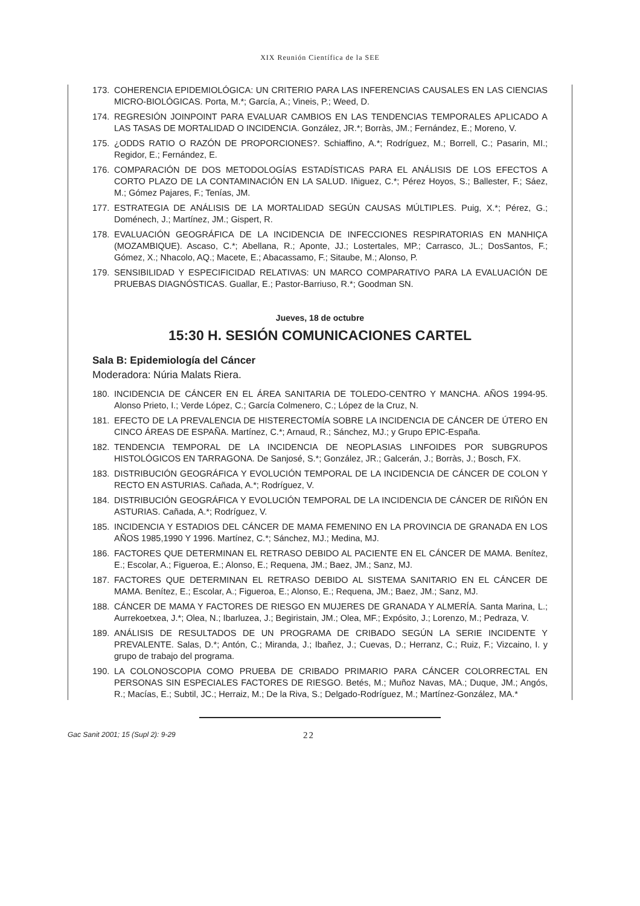XIX Reunión Científica de la SEE
173. COHERENCIA EPIDEMIOLÓGICA: UN CRITERIO PARA LAS INFERENCIAS CAUSALES EN LAS CIENCIAS MICRO-BIOLÓGICAS. Porta, M.*; García, A.; Vineis, P.; Weed, D.
174. REGRESIÓN JOINPOINT PARA EVALUAR CAMBIOS EN LAS TENDENCIAS TEMPORALES APLICADO A LAS TASAS DE MORTALIDAD O INCIDENCIA. González, JR.*; Borràs, JM.; Fernández, E.; Moreno, V.
175. ¿ODDS RATIO O RAZÓN DE PROPORCIONES?. Schiaffino, A.*; Rodríguez, M.; Borrell, C.; Pasarin, MI.; Regidor, E.; Fernández, E.
176. COMPARACIÓN DE DOS METODOLOGÍAS ESTADÍSTICAS PARA EL ANÁLISIS DE LOS EFECTOS A CORTO PLAZO DE LA CONTAMINACIÓN EN LA SALUD. Iñiguez, C.*; Pérez Hoyos, S.; Ballester, F.; Sáez, M.; Gómez Pajares, F.; Tenías, JM.
177. ESTRATEGIA DE ANÁLISIS DE LA MORTALIDAD SEGÚN CAUSAS MÚLTIPLES. Puig, X.*; Pérez, G.; Doménech, J.; Martínez, JM.; Gispert, R.
178. EVALUACIÓN GEOGRÁFICA DE LA INCIDENCIA DE INFECCIONES RESPIRATORIAS EN MANHIÇA (MOZAMBIQUE). Ascaso, C.*; Abellana, R.; Aponte, JJ.; Lostertales, MP.; Carrasco, JL.; DosSantos, F.; Gómez, X.; Nhacolo, AQ.; Macete, E.; Abacassamo, F.; Sitaube, M.; Alonso, P.
179. SENSIBILIDAD Y ESPECIFICIDAD RELATIVAS: UN MARCO COMPARATIVO PARA LA EVALUACIÓN DE PRUEBAS DIAGNÓSTICAS. Guallar, E.; Pastor-Barriuso, R.*; Goodman SN.
Jueves, 18 de octubre
15:30 H. SESIÓN COMUNICACIONES CARTEL
Sala B: Epidemiología del Cáncer
Moderadora: Núria Malats Riera.
180. INCIDENCIA DE CÁNCER EN EL ÁREA SANITARIA DE TOLEDO-CENTRO Y MANCHA. AÑOS 1994-95. Alonso Prieto, I.; Verde López, C.; García Colmenero, C.; López de la Cruz, N.
181. EFECTO DE LA PREVALENCIA DE HISTERECTOMÍA SOBRE LA INCIDENCIA DE CÁNCER DE ÚTERO EN CINCO ÁREAS DE ESPAÑA. Martínez, C.*; Arnaud, R.; Sánchez, MJ.; y Grupo EPIC-España.
182. TENDENCIA TEMPORAL DE LA INCIDENCIA DE NEOPLASIAS LINFOIDES POR SUBGRUPOS HISTOLÓGICOS EN TARRAGONA. De Sanjosé, S.*; González, JR.; Galcerán, J.; Borràs, J.; Bosch, FX.
183. DISTRIBUCIÓN GEOGRÁFICA Y EVOLUCIÓN TEMPORAL DE LA INCIDENCIA DE CÁNCER DE COLON Y RECTO EN ASTURIAS. Cañada, A.*; Rodríguez, V.
184. DISTRIBUCIÓN GEOGRÁFICA Y EVOLUCIÓN TEMPORAL DE LA INCIDENCIA DE CÁNCER DE RIÑÓN EN ASTURIAS. Cañada, A.*; Rodríguez, V.
185. INCIDENCIA Y ESTADIOS DEL CÁNCER DE MAMA FEMENINO EN LA PROVINCIA DE GRANADA EN LOS AÑOS 1985,1990 Y 1996. Martínez, C.*; Sánchez, MJ.; Medina, MJ.
186. FACTORES QUE DETERMINAN EL RETRASO DEBIDO AL PACIENTE EN EL CÁNCER DE MAMA. Benítez, E.; Escolar, A.; Figueroa, E.; Alonso, E.; Requena, JM.; Baez, JM.; Sanz, MJ.
187. FACTORES QUE DETERMINAN EL RETRASO DEBIDO AL SISTEMA SANITARIO EN EL CÁNCER DE MAMA. Benítez, E.; Escolar, A.; Figueroa, E.; Alonso, E.; Requena, JM.; Baez, JM.; Sanz, MJ.
188. CÁNCER DE MAMA Y FACTORES DE RIESGO EN MUJERES DE GRANADA Y ALMERÍA. Santa Marina, L.; Aurrekoetxea, J.*; Olea, N.; Ibarluzea, J.; Begiristain, JM.; Olea, MF.; Expósito, J.; Lorenzo, M.; Pedraza, V.
189. ANÁLISIS DE RESULTADOS DE UN PROGRAMA DE CRIBADO SEGÚN LA SERIE INCIDENTE Y PREVALENTE. Salas, D.*; Antón, C.; Miranda, J.; Ibañez, J.; Cuevas, D.; Herranz, C.; Ruiz, F.; Vizcaino, I. y grupo de trabajo del programa.
190. LA COLONOSCOPIA COMO PRUEBA DE CRIBADO PRIMARIO PARA CÁNCER COLORRECTAL EN PERSONAS SIN ESPECIALES FACTORES DE RIESGO. Betés, M.; Muñoz Navas, MA.; Duque, JM.; Angós, R.; Macías, E.; Subtil, JC.; Herraiz, M.; De la Riva, S.; Delgado-Rodríguez, M.; Martínez-González, MA.*
Gac Sanit 2001; 15 (Supl 2): 9-29 22